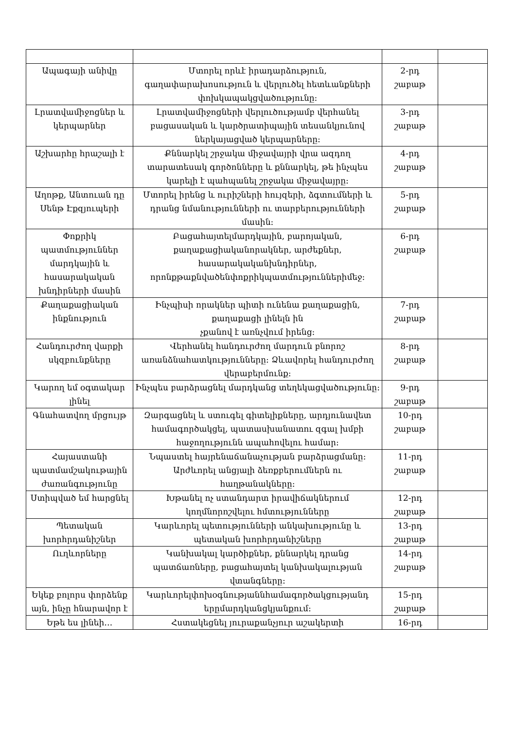| Ապագայի անիվը | Մտորել որևէ իրադարձություն, գաղափարախոսություն և վերլուծել հետևանքների փոխկապակցվածությունը: | 2-րդ շաբաթ | |
| Լրատվամիջոցներ և կերպարներ | Լրատվամիջոցների վերլուծությամբ վերհանել բացասական և կարծրատիպային տեսանկյունով ներկայացված կերպարները: | 3-րդ շաբաթ | |
| Աշխարհը հրաշալի է | Քննարկել շրջակա միջավայրի վրա ազդող տարատեսակ գործոնները և քննարկել, թե ինչպես կարելի է պահպանել շրջակա միջավայրը: | 4-րդ շաբաթ | |
| Աղոթք, Անտուան դը Սենթ Էքզյուպերի | Մտորել իրենց և ուրիշների հույզերի, ձգտումների և դրանց նմանությունների ու տարբերությունների մասին: | 5-րդ շաբաթ | |
| Փոքրիկ պատմություններ մարդկային և հասարակական խնդիրների մասին | Բացահայտելմարդկային, բարոյական, քաղաքացիականորակներ, արժեքներ, հասարակականխնդիրներ, որոնքթաքնվածենփոքրիկպատմություններիմեջ: | 6-րդ շաբաթ | |
| Քաղաքացիական ինքնություն | Ինչպիսի որակներ պիտի ունենա քաղաքացին, քաղաքացի լինելն ին չքանով է առնչվում իրենց: | 7-րդ շաբաթ | |
| Հանդուրժող վարքի սկզբունքները | Վերհանել հանդուրժող մարդուն բնորոշ առանձնահատկությունները: Ձևավորել հանդուրժող վերաբերմունք: | 8-րդ շաբաթ | |
| Կարող եմ օգտակար լինել | Ինչպես բարձրացնել մարդկանց տեղեկացվածությունը: | 9-րդ շաբաթ | |
| Գնահատվող մրցույթ | Զարգացնել և ստուգել գիտելիքները, արդյունավետ համագործակցել, պատասխանատու զգալ խմբի հաջողությունն ապահովելու համար: | 10-րդ շաբաթ | |
| Հայաստանի պատմամշակութային ժառանգությունը | Նպաստել հայրենաճանաչության բարձրացմանը: Արժևորել անցյալի ձեռքբերումներն ու հաղթանակները: | 11-րդ շաբաթ | |
| Ստիպված եմ հարցնել | Խթանել ոչ ստանդարտ իրավիճակներում կողմնորոշվելու հմտությունները | 12-րդ շաբաթ | |
| Պետական խորհրդանիշներ | Կարևորել պետությունների անկախությունը և պետական խորհրդանիշները | 13-րդ շաբաթ | |
| Ուղևորները | Կանխակալ կարծիքներ, քննարկել դրանց պատճառները, բացահայտել կանխակալության վտանգները: | 14-րդ շաբաթ | |
| Եկեք բոլորս փորձենք այն, ինչը հնարավոր է | Կարևորելփոխօգնությաննհամագործակցությանդ երըմարդկանցկյանքում: | 15-րդ շաբաթ | |
| Եթե ես լինեի… | Հստակեցնել յուրաքանչյուր աշակերտի | 16-րդ | |